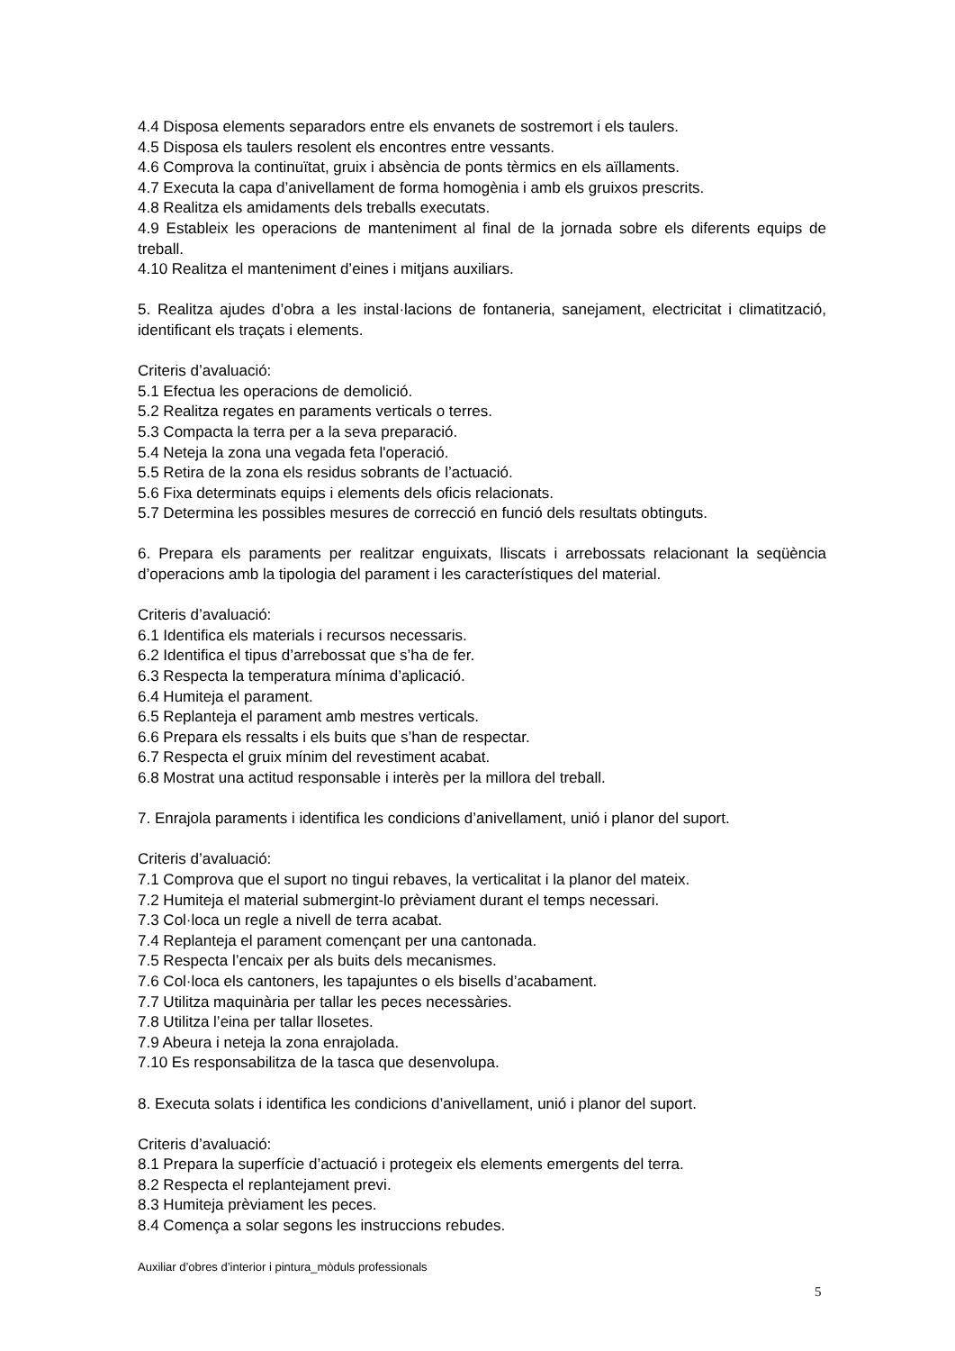4.4 Disposa elements separadors entre els envanets de sostremort i els taulers.
4.5 Disposa els taulers resolent els encontres entre vessants.
4.6 Comprova la continuïtat, gruix i absència de ponts tèrmics en els aïllaments.
4.7 Executa la capa d’anivellament de forma homogènia i amb els gruixos prescrits.
4.8 Realitza els amidaments dels treballs executats.
4.9 Estableix les operacions de manteniment al final de la jornada sobre els diferents equips de treball.
4.10 Realitza el manteniment d’eines i mitjans auxiliars.
5. Realitza ajudes d’obra a les instal·lacions de fontaneria, sanejament, electricitat i climatització, identificant els traçats i elements.
Criteris d’avaluació:
5.1 Efectua les operacions de demolició.
5.2 Realitza regates en paraments verticals o terres.
5.3 Compacta la terra per a la seva preparació.
5.4 Neteja la zona una vegada feta l'operació.
5.5 Retira de la zona els residus sobrants de l’actuació.
5.6 Fixa determinats equips i elements dels oficis relacionats.
5.7 Determina les possibles mesures de correcció en funció dels resultats obtinguts.
6. Prepara els paraments per realitzar enguixats, lliscats i arrebossats relacionant la seqüència d’operacions amb la tipologia del parament i les característiques del material.
Criteris d’avaluació:
6.1 Identifica els materials i recursos necessaris.
6.2 Identifica el tipus d’arrebossat que s’ha de fer.
6.3 Respecta la temperatura mínima d’aplicació.
6.4 Humiteja el parament.
6.5 Replanteja el parament amb mestres verticals.
6.6 Prepara els ressalts i els buits que s’han de respectar.
6.7 Respecta el gruix mínim del revestiment acabat.
6.8 Mostrat una actitud responsable i interès per la millora del treball.
7. Enrajola paraments i identifica les condicions d’anivellament, unió i planor del suport.
Criteris d’avaluació:
7.1 Comprova que el suport no tingui rebaves, la verticalitat i la planor del mateix.
7.2 Humiteja el material submergint-lo prèviament durant el temps necessari.
7.3 Col·loca un regle a nivell de terra acabat.
7.4 Replanteja el parament començant per una cantonada.
7.5 Respecta l’encaix per als buits dels mecanismes.
7.6 Col·loca els cantoners, les tapajuntes o els bisells d’acabament.
7.7 Utilitza maquinària per tallar les peces necessàries.
7.8 Utilitza l’eina per tallar llosetes.
7.9 Abeura i neteja la zona enrajolada.
7.10 Es responsabilitza de la tasca que desenvolupa.
8. Executa solats i identifica les condicions d’anivellament, unió i planor del suport.
Criteris d’avaluació:
8.1 Prepara la superfície d’actuació i protegeix els elements emergents del terra.
8.2 Respecta el replantejament previ.
8.3 Humiteja prèviament les peces.
8.4 Comença a solar segons les instruccions rebudes.
Auxiliar d’obres d’interior i pintura_mòduls professionals
5